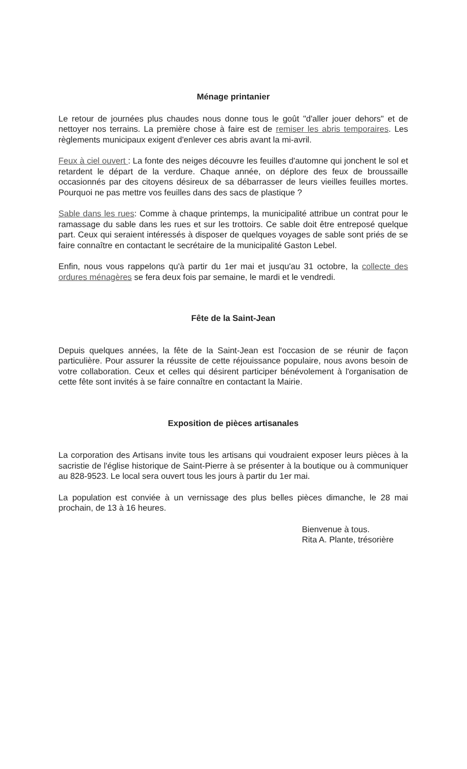Ménage printanier
Le retour de journées plus chaudes nous donne tous le goût "d'aller jouer dehors" et de nettoyer nos terrains. La première chose à faire est de remiser les abris temporaires. Les règlements municipaux exigent d'enlever ces abris avant la mi-avril.
Feux à ciel ouvert : La fonte des neiges découvre les feuilles d'automne qui jonchent le sol et retardent le départ de la verdure. Chaque année, on déplore des feux de broussaille occasionnés par des citoyens désireux de sa débarrasser de leurs vieilles feuilles mortes. Pourquoi ne pas mettre vos feuilles dans des sacs de plastique ?
Sable dans les rues: Comme à chaque printemps, la municipalité attribue un contrat pour le ramassage du sable dans les rues et sur les trottoirs. Ce sable doit être entreposé quelque part. Ceux qui seraient intéressés à disposer de quelques voyages de sable sont priés de se faire connaître en contactant le secrétaire de la municipalité Gaston Lebel.
Enfin, nous vous rappelons qu'à partir du 1er mai et jusqu'au 31 octobre, la collecte des ordures ménagères se fera deux fois par semaine, le mardi et le vendredi.
Fête de la Saint-Jean
Depuis quelques années, la fête de la Saint-Jean est l'occasion de se réunir de façon particulière. Pour assurer la réussite de cette réjouissance populaire, nous avons besoin de votre collaboration. Ceux et celles qui désirent participer bénévolement à l'organisation de cette fête sont invités à se faire connaître en contactant la Mairie.
Exposition de pièces artisanales
La corporation des Artisans invite tous les artisans qui voudraient exposer leurs pièces à la sacristie de l'église historique de Saint-Pierre à se présenter à la boutique ou à communiquer au 828-9523. Le local sera ouvert tous les jours à partir du 1er mai.
La population est conviée à un vernissage des plus belles pièces dimanche, le 28 mai prochain, de 13 à 16 heures.
Bienvenue à tous.
Rita A. Plante, trésorière